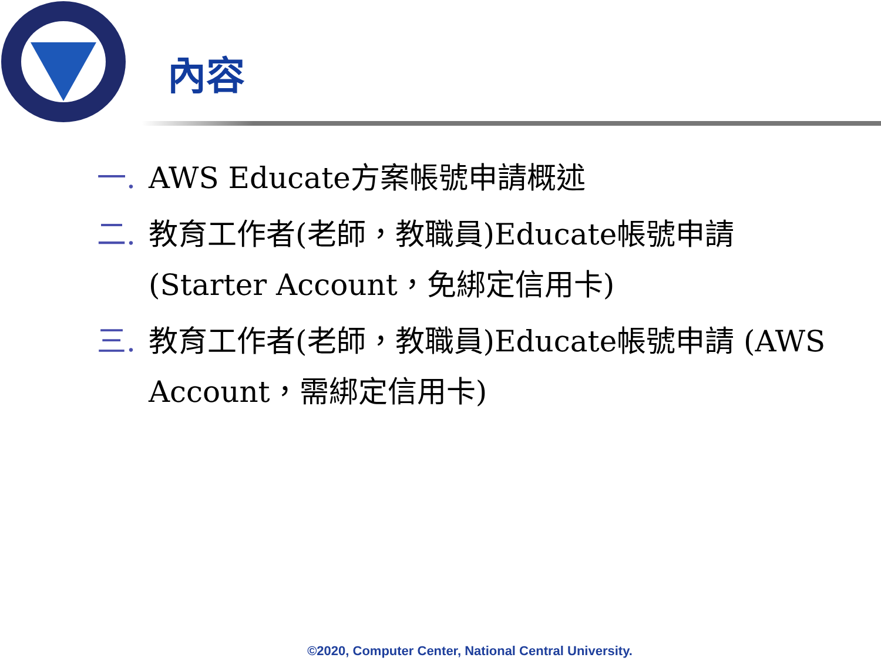內容
一. AWS Educate方案帳號申請概述
二. 教育工作者(老師，教職員)Educate帳號申請 (Starter Account，免綁定信用卡)
三. 教育工作者(老師，教職員)Educate帳號申請 (AWS Account，需綁定信用卡)
©2020, Computer Center, National Central University.